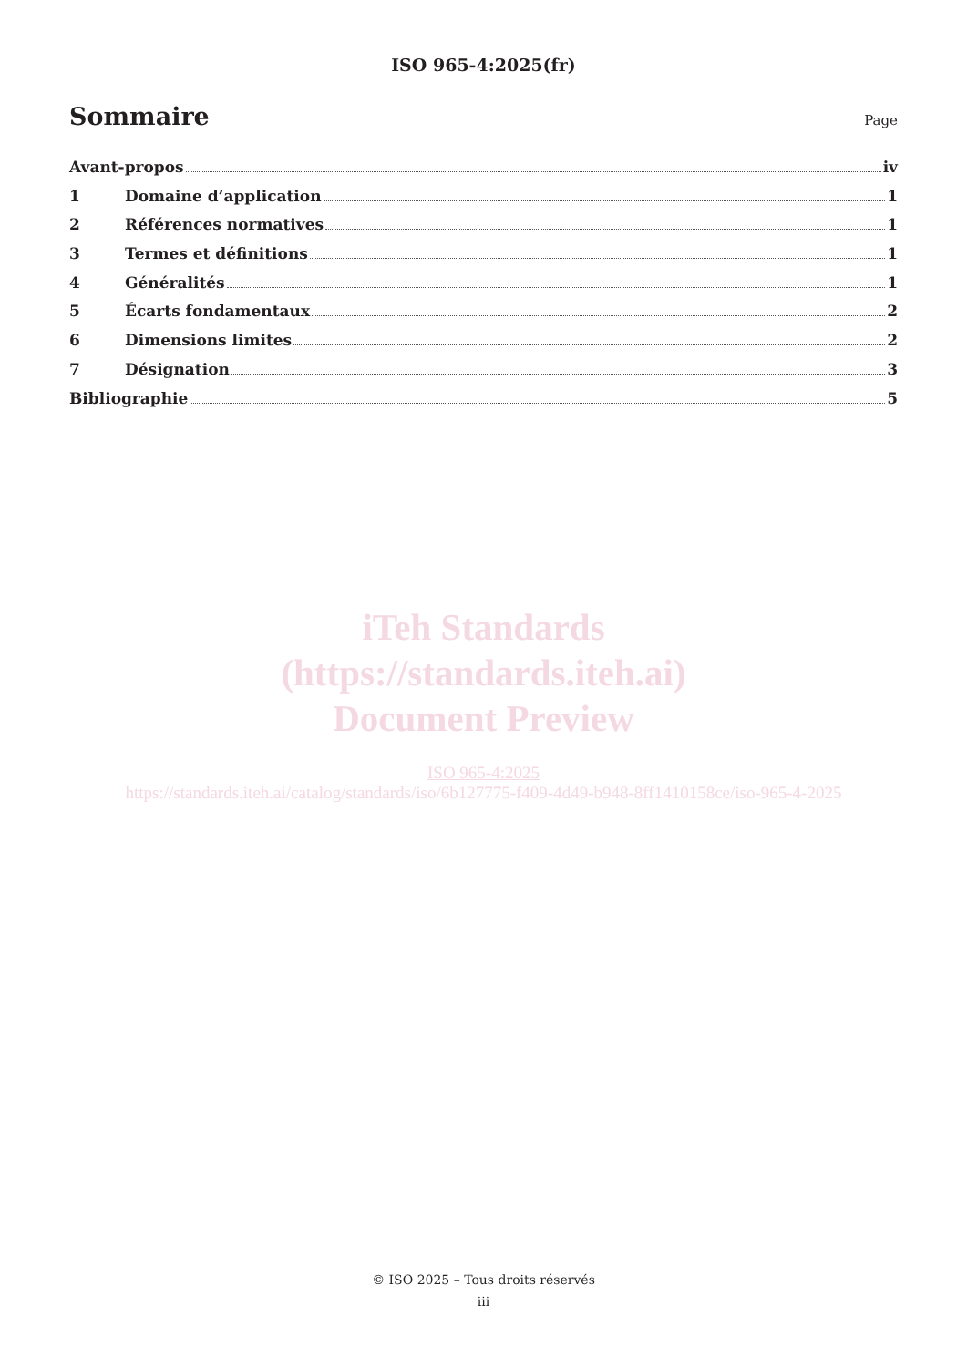ISO 965-4:2025(fr)
Sommaire
Page
Avant-propos iv
1 Domaine d’application 1
2 Références normatives 1
3 Termes et définitions 1
4 Généralités 1
5 Écarts fondamentaux 2
6 Dimensions limites 2
7 Désignation 3
Bibliographie 5
iTeh Standards
(https://standards.iteh.ai)
Document Preview
ISO 965-4:2025
https://standards.iteh.ai/catalog/standards/iso/6b127775-f409-4d49-b948-8ff1410158ce/iso-965-4-2025
© ISO 2025 – Tous droits réservés
iii